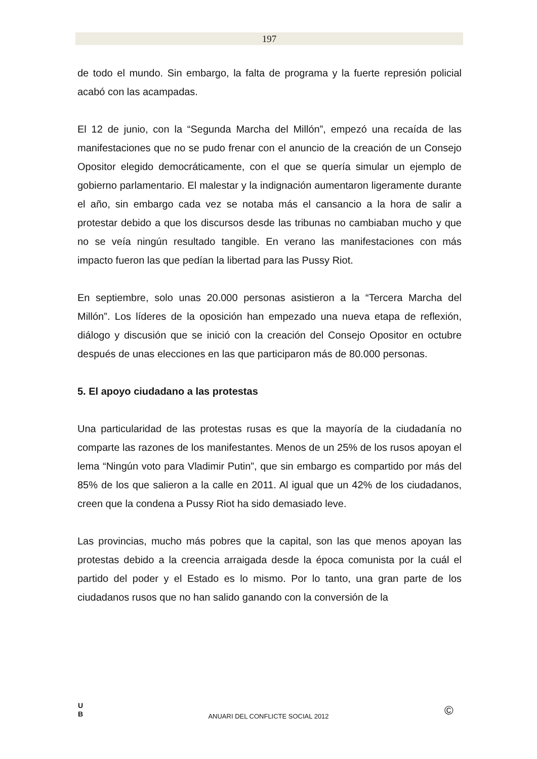197
de todo el mundo. Sin embargo, la falta de programa y la fuerte represión policial acabó con las acampadas.
El 12 de junio, con la “Segunda Marcha del Millón”, empezó una recaída de las manifestaciones que no se pudo frenar con el anuncio de la creación de un Consejo Opositor elegido democráticamente, con el que se quería simular un ejemplo de gobierno parlamentario. El malestar y la indignación aumentaron ligeramente durante el año, sin embargo cada vez se notaba más el cansancio a la hora de salir a protestar debido a que los discursos desde las tribunas no cambiaban mucho y que no se veía ningún resultado tangible. En verano las manifestaciones con más impacto fueron las que pedían la libertad para las Pussy Riot.
En septiembre, solo unas 20.000 personas asistieron a la “Tercera Marcha del Millón”. Los líderes de la oposición han empezado una nueva etapa de reflexión, diálogo y discusión que se inició con la creación del Consejo Opositor en octubre después de unas elecciones en las que participaron más de 80.000 personas.
5. El apoyo ciudadano a las protestas
Una particularidad de las protestas rusas es que la mayoría de la ciudadanía no comparte las razones de los manifestantes. Menos de un 25% de los rusos apoyan el lema “Ningún voto para Vladimir Putin”, que sin embargo es compartido por más del 85% de los que salieron a la calle en 2011. Al igual que un 42% de los ciudadanos, creen que la condena a Pussy Riot ha sido demasiado leve.
Las provincias, mucho más pobres que la capital, son las que menos apoyan las protestas debido a la creencia arraigada desde la época comunista por la cuál el partido del poder y el Estado es lo mismo. Por lo tanto, una gran parte de los ciudadanos rusos que no han salido ganando con la conversión de la
U
B
ANUARI DEL CONFLICTE SOCIAL 2012 ©